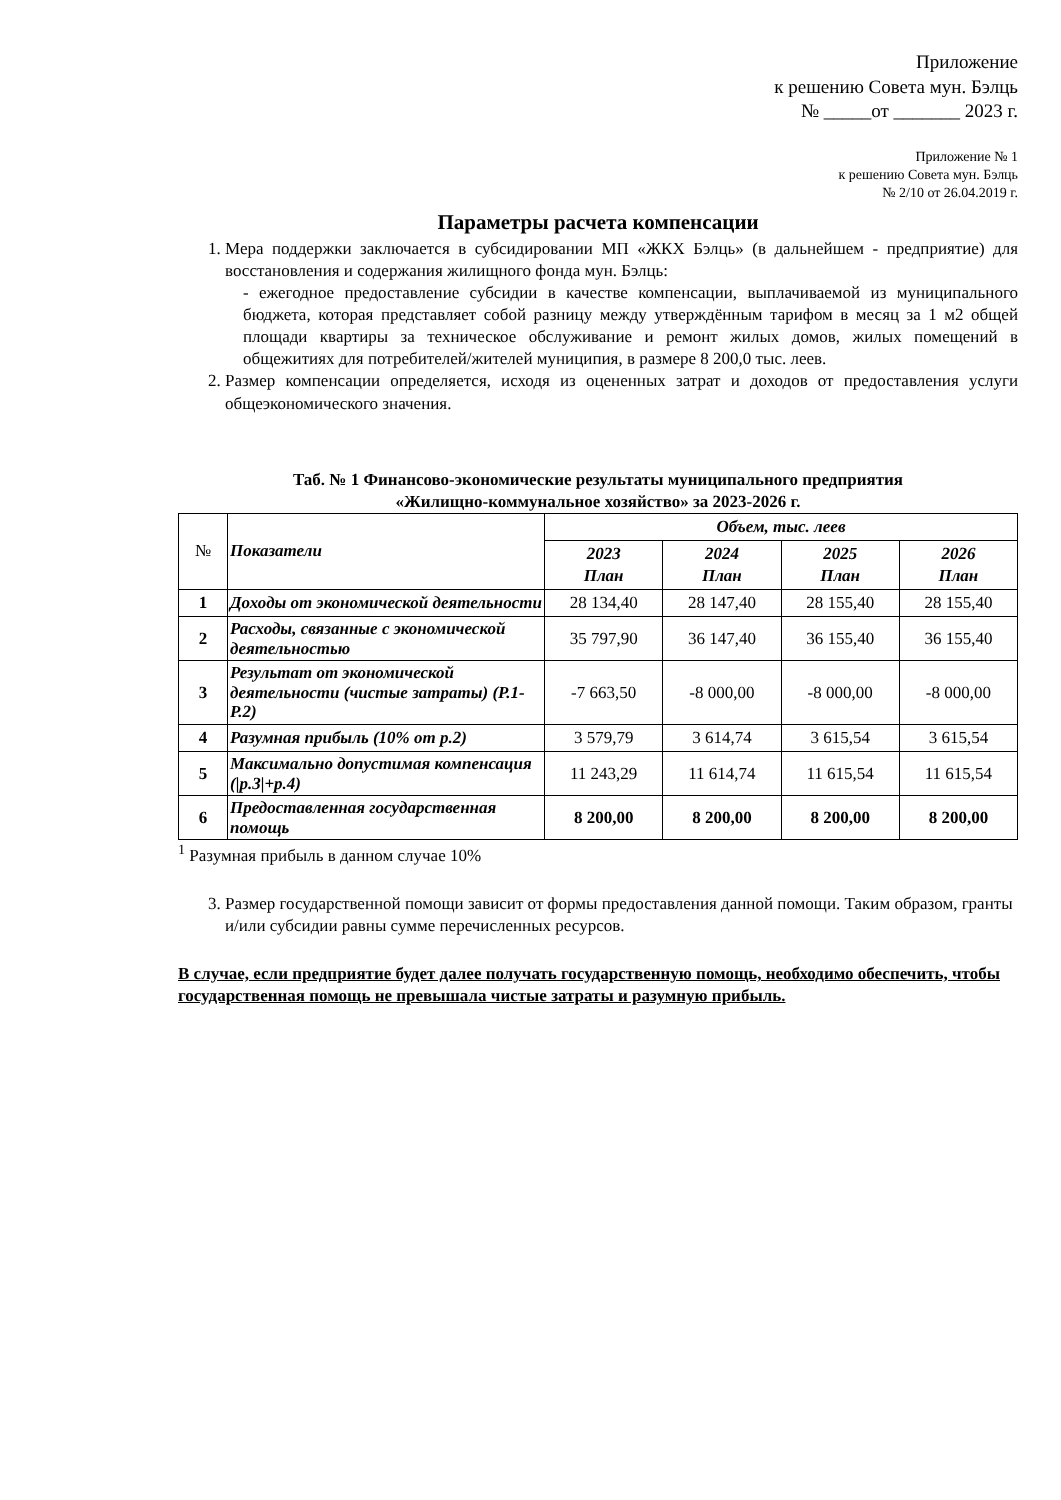Приложение
к решению Совета мун. Бэлць
№ _____от _______ 2023 г.
Приложение № 1
к решению Совета мун. Бэлць
№ 2/10 от 26.04.2019 г.
Параметры расчета компенсации
1. Мера поддержки заключается в субсидировании МП «ЖКХ Бэлць» (в дальнейшем - предприятие) для восстановления и содержания жилищного фонда мун. Бэлць:
- ежегодное предоставление субсидии в качестве компенсации, выплачиваемой из муниципального бюджета, которая представляет собой разницу между утверждённым тарифом в месяц за 1 м2 общей площади квартиры за техническое обслуживание и ремонт жилых домов, жилых помещений в общежитиях для потребителей/жителей муниципия, в размере 8 200,0 тыс. леев.
2. Размер компенсации определяется, исходя из оцененных затрат и доходов от предоставления услуги общеэкономического значения.
Таб. № 1 Финансово-экономические результаты муниципального предприятия
«Жилищно-коммунальное хозяйство» за 2023-2026 г.
| № | Показатели | Объем, тыс. леев | | | |
| --- | --- | --- | --- | --- | --- |
| | | 2023 План | 2024 План | 2025 План | 2026 План |
| 1 | Доходы от экономической деятельности | 28 134,40 | 28 147,40 | 28 155,40 | 28 155,40 |
| 2 | Расходы, связанные с экономической деятельностью | 35 797,90 | 36 147,40 | 36 155,40 | 36 155,40 |
| 3 | Результат от экономической деятельности (чистые затраты) (P.1-P.2) | -7 663,50 | -8 000,00 | -8 000,00 | -8 000,00 |
| 4 | Разумная прибыль (10% от р.2) | 3 579,79 | 3 614,74 | 3 615,54 | 3 615,54 |
| 5 | Максимально допустимая компенсация (/р.3/+р.4) | 11 243,29 | 11 614,74 | 11 615,54 | 11 615,54 |
| 6 | Предоставленная государственная помощь | 8 200,00 | 8 200,00 | 8 200,00 | 8 200,00 |
<sup>1</sup> Разумная прибыль в данном случае 10%
3. Размер государственной помощи зависит от формы предоставления данной помощи. Таким образом, гранты и/или субсидии равны сумме перечисленных ресурсов.
В случае, если предприятие будет далее получать государственную помощь, необходимо обеспечить, чтобы государственная помощь не превышала чистые затраты и разумную прибыль.